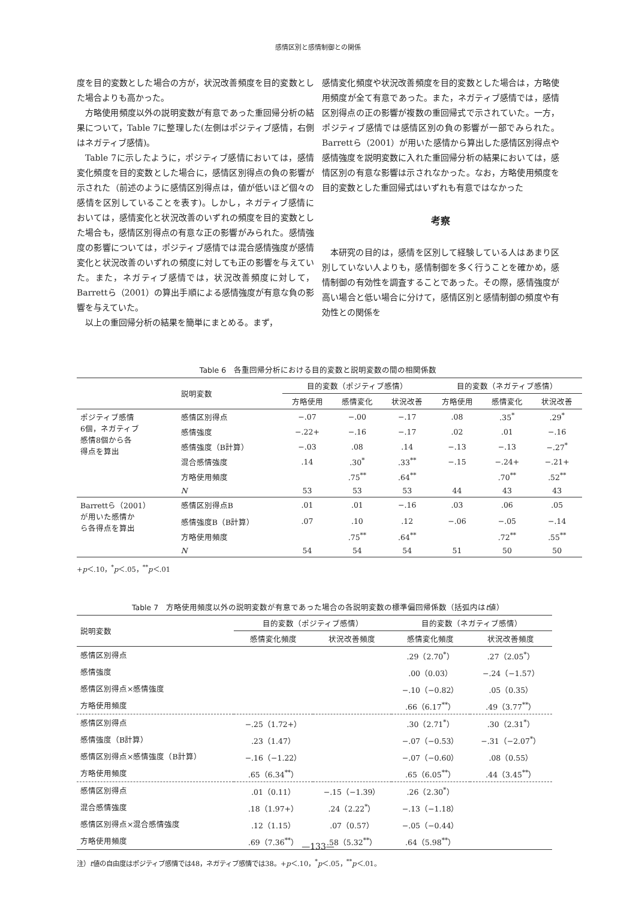感情区別と感情制御との関係
度を目的変数とした場合の方が，状況改善頻度を目的変数とした場合よりも高かった。
方略使用頻度以外の説明変数が有意であった重回帰分析の結果について，Table 7に整理した(左側はポジティブ感情，右側はネガティブ感情)。
Table 7に示したように，ポジティブ感情においては，感情変化頻度を目的変数とした場合に，感情区別得点の負の影響が示された（前述のように感情区別得点は，値が低いほど個々の感情を区別していることを表す)。しかし，ネガティブ感情においては，感情変化と状況改善のいずれの頻度を目的変数とした場合も，感情区別得点の有意な正の影響がみられた。感情強度の影響については，ポジティブ感情では混合感情強度が感情変化と状況改善のいずれの頻度に対しても正の影響を与えていた。また，ネガティブ感情では，状況改善頻度に対して，Barrettら（2001）の算出手順による感情強度が有意な負の影響を与えていた。
以上の重回帰分析の結果を簡単にまとめる。まず，
感情変化頻度や状況改善頻度を目的変数とした場合は，方略使用頻度が全て有意であった。また，ネガティブ感情では，感情区別得点の正の影響が複数の重回帰式で示されていた。一方，ポジティブ感情では感情区別の負の影響が一部でみられた。Barrettら（2001）が用いた感情から算出した感情区別得点や感情強度を説明変数に入れた重回帰分析の結果においては，感情区別の有意な影響は示されなかった。なお，方略使用頻度を目的変数とした重回帰式はいずれも有意ではなかった
考察
本研究の目的は，感情を区別して経験している人はあまり区別していない人よりも，感情制御を多く行うことを確かめ，感情制御の有効性を調査することであった。その際，感情強度が高い場合と低い場合に分けて，感情区別と感情制御の頻度や有効性との関係を
Table 6　各重回帰分析における目的変数と説明変数の間の相関係数
| | 説明変数 | 目的変数（ポジティブ感情） | | | 目的変数（ネガティブ感情） | | |
| | | 方略使用 | 感情変化 | 状況改善 | 方略使用 | 感情変化 | 状況改善 |
| ポジティブ感情 6個，ネガティブ 感情8個から各 得点を算出 | 感情区別得点 | −.07 | −.00 | −.17 | .08 | .35<sup>*</sup> | .29<sup>*</sup> |
| | 感情強度 | −.22+ | −.16 | −.17 | .02 | .01 | −.16 |
| | 感情強度（B計算） | −.03 | .08 | .14 | −.13 | −.13 | −.27<sup>*</sup> |
| | 混合感情強度 | .14 | .30<sup>*</sup> | .33<sup>**</sup> | −.15 | −.24+ | −.21+ |
| | 方略使用頻度 | | .75<sup>**</sup> | .64<sup>**</sup> | | .70<sup>**</sup> | .52<sup>**</sup> |
| | N | 53 | 53 | 53 | 44 | 43 | 43 |
| Barrettら（2001） が用いた感情か ら各得点を算出 | 感情区別得点B | .01 | .01 | −.16 | .03 | .06 | .05 |
| | 感情強度B（B計算） | .07 | .10 | .12 | −.06 | −.05 | −.14 |
| | 方略使用頻度 | | .75<sup>**</sup> | .64<sup>**</sup> | | .72<sup>**</sup> | .55<sup>**</sup> |
| | N | 54 | 54 | 54 | 51 | 50 | 50 |
+p＜.10，<sup>*</sup>p＜.05，<sup>**</sup>p＜.01
Table 7　方略使用頻度以外の説明変数が有意であった場合の各説明変数の標準偏回帰係数（括弧内はt値）
| 説明変数 | 目的変数（ポジティブ感情） | | 目的変数（ネガティブ感情） | |
| | 感情変化頻度 | 状況改善頻度 | 感情変化頻度 | 状況改善頻度 |
| 感情区別得点 | | | .29（2.70<sup>*</sup>） | .27（2.05<sup>*</sup>） |
| 感情強度 | | | .00（0.03） | −.24（−1.57） |
| 感情区別得点×感情強度 | | | −.10（−0.82） | .05（0.35） |
| 方略使用頻度 | | | .66（6.17<sup>**</sup>） | .49（3.77<sup>**</sup>） |
| 感情区別得点 | −.25（1.72+） | | .30（2.71<sup>*</sup>） | .30（2.31<sup>*</sup>） |
| 感情強度（B計算） | .23（1.47） | | −.07（−0.53） | −.31（−2.07<sup>*</sup>） |
| 感情区別得点×感情強度（B計算） | −.16（−1.22） | | −.07（−0.60） | .08（0.55） |
| 方略使用頻度 | .65（6.34<sup>**</sup>） | | .65（6.05<sup>**</sup>） | .44（3.45<sup>**</sup>） |
| 感情区別得点 | .01（0.11） | −.15（−1.39） | .26（2.30<sup>*</sup>） | |
| 混合感情強度 | .18（1.97+） | .24（2.22<sup>*</sup>） | −.13（−1.18） | |
| 感情区別得点×混合感情強度 | .12（1.15） | .07（0.57） | −.05（−0.44） | |
| 方略使用頻度 | .69（7.36<sup>**</sup>） | .58（5.32<sup>**</sup>） | .64（5.98<sup>**</sup>） | |
注）t値の自由度はポジティブ感情では48，ネガティブ感情では38。+p＜.10，<sup>*</sup>p＜.05，<sup>**</sup>p＜.01。
—133—